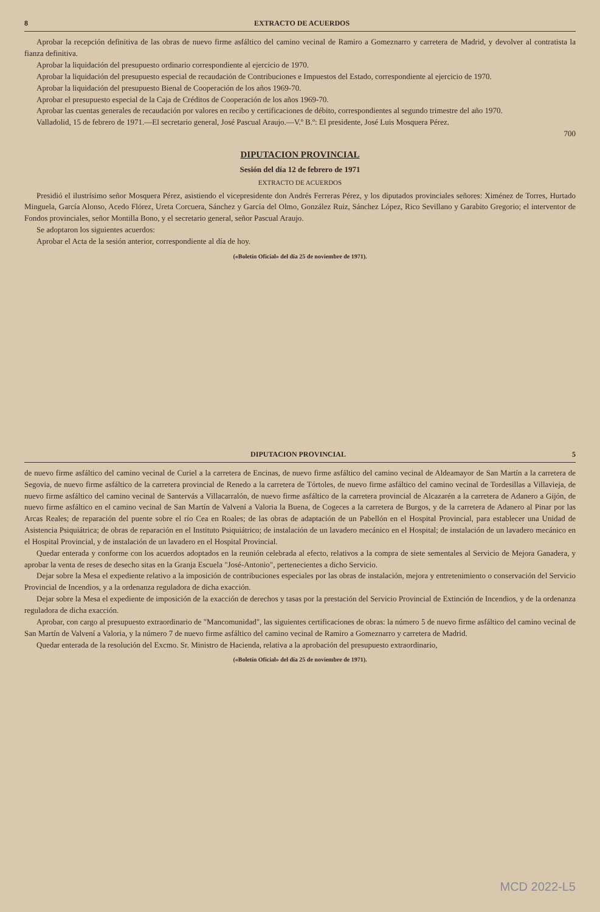8 EXTRACTO DE ACUERDOS
Aprobar la recepción definitiva de las obras de nuevo firme asfáltico del camino vecinal de Ramiro a Gomeznarro y carretera de Madrid, y devolver al contratista la fianza definitiva.
Aprobar la liquidación del presupuesto ordinario correspondiente al ejercicio de 1970.
Aprobar la liquidación del presupuesto especial de recaudación de Contribuciones e Impuestos del Estado, correspondiente al ejercicio de 1970.
Aprobar la liquidación del presupuesto Bienal de Cooperación de los años 1969-70.
Aprobar el presupuesto especial de la Caja de Créditos de Cooperación de los años 1969-70.
Aprobar las cuentas generales de recaudación por valores en recibo y certificaciones de débito, correspondientes al segundo trimestre del año 1970.
Valladolid, 15 de febrero de 1971.—El secretario general, José Pascual Araujo.—V.º B.º: El presidente, José Luis Mosquera Pérez.
700
DIPUTACION PROVINCIAL
Sesión del día 12 de febrero de 1971
EXTRACTO DE ACUERDOS
Presidió el ilustrísimo señor Mosquera Pérez, asistiendo el vicepresidente don Andrés Ferreras Pérez, y los diputados provinciales señores: Ximénez de Torres, Hurtado Minguela, García Alonso, Acedo Flórez, Ureta Corcuera, Sánchez y García del Olmo, González Ruiz, Sánchez López, Rico Sevillano y Garabito Gregorio; el interventor de Fondos provinciales, señor Montilla Bono, y el secretario general, señor Pascual Araujo.
Se adoptaron los siguientes acuerdos:
Aprobar el Acta de la sesión anterior, correspondiente al día de hoy.
(«Boletín Oficial» del día 25 de noviembre de 1971).
DIPUTACION PROVINCIAL 5
de nuevo firme asfáltico del camino vecinal de Curiel a la carretera de Encinas, de nuevo firme asfáltico del camino vecinal de Aldeamayor de San Martín a la carretera de Segovia, de nuevo firme asfáltico de la carretera provincial de Renedo a la carretera de Tórtoles, de nuevo firme asfáltico del camino vecinal de Tordesillas a Villavieja, de nuevo firme asfáltico del camino vecinal de Santervás a Villacarralón, de nuevo firme asfáltico de la carretera provincial de Alcazarén a la carretera de Adanero a Gijón, de nuevo firme asfáltico en el camino vecinal de San Martín de Valvení a Valoria la Buena, de Cogeces a la carretera de Burgos, y de la carretera de Adanero al Pinar por las Arcas Reales; de reparación del puente sobre el río Cea en Roales; de las obras de adaptación de un Pabellón en el Hospital Provincial, para establecer una Unidad de Asistencia Psiquiátrica; de obras de reparación en el Instituto Psiquiátrico; de instalación de un lavadero mecánico en el Hospital; de instalación de un lavadero mecánico en el Hospital Provincial, y de instalación de un lavadero en el Hospital Provincial.
Quedar enterada y conforme con los acuerdos adoptados en la reunión celebrada al efecto, relativos a la compra de siete sementales al Servicio de Mejora Ganadera, y aprobar la venta de reses de desecho sitas en la Granja Escuela "José-Antonio", pertenecientes a dicho Servicio.
Dejar sobre la Mesa el expediente relativo a la imposición de contribuciones especiales por las obras de instalación, mejora y entretenimiento o conservación del Servicio Provincial de Incendios, y a la ordenanza reguladora de dicha exacción.
Dejar sobre la Mesa el expediente de imposición de la exacción de derechos y tasas por la prestación del Servicio Provincial de Extinción de Incendios, y de la ordenanza reguladora de dicha exacción.
Aprobar, con cargo al presupuesto extraordinario de "Mancomunidad", las siguientes certificaciones de obras: la número 5 de nuevo firme asfáltico del camino vecinal de San Martín de Valvení a Valoria, y la número 7 de nuevo firme asfáltico del camino vecinal de Ramiro a Gomeznarro y carretera de Madrid.
Quedar enterada de la resolución del Excmo. Sr. Ministro de Hacienda, relativa a la aprobación del presupuesto extraordinario,
(«Boletín Oficial» del día 25 de noviembre de 1971).
MCD 2022-L5